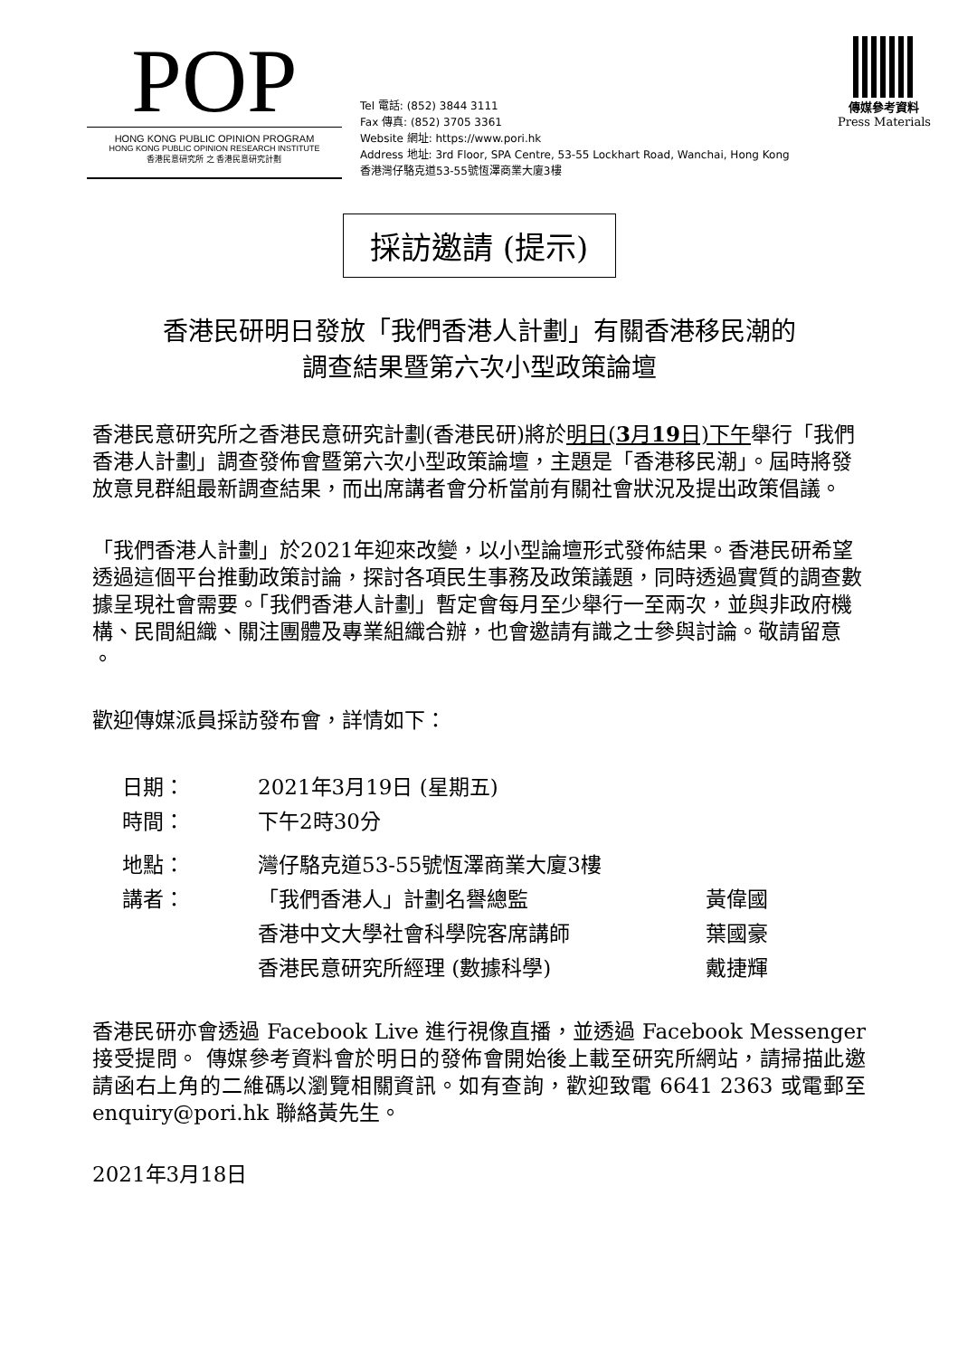POP
HONG KONG PUBLIC OPINION PROGRAM
HONG KONG PUBLIC OPINION RESEARCH INSTITUTE
香港民意研究所 之 香港民意研究計劃
Tel 電話: (852) 3844 3111
Fax 傳真: (852) 3705 3361
Website 網址: https://www.pori.hk
Address 地址: 3rd Floor, SPA Centre, 53-55 Lockhart Road, Wanchai, Hong Kong
香港灣仔駱克道53-55號恆澤商業大廈3樓
傳媒參考資料
Press Materials
採訪邀請 (提示)
香港民研明日發放「我們香港人計劃」有關香港移民潮的
調查結果暨第六次小型政策論壇
香港民意研究所之香港民意研究計劃(香港民研)將於明日(3月19日)下午舉行「我們香港人計劃」調查發佈會暨第六次小型政策論壇，主題是「香港移民潮」。屆時將發放意見群組最新調查結果，而出席講者會分析當前有關社會狀況及提出政策倡議。
「我們香港人計劃」於2021年迎來改變，以小型論壇形式發佈結果。香港民研希望透過這個平台推動政策討論，探討各項民生事務及政策議題，同時透過實質的調查數據呈現社會需要。「我們香港人計劃」暫定會每月至少舉行一至兩次，並與非政府機構、民間組織、關注團體及專業組織合辦，也會邀請有識之士參與討論。敬請留意 。
歡迎傳媒派員採訪發布會，詳情如下：
| 日期： | 2021年3月19日 (星期五) | |
| 時間： | 下午2時30分 | |
| 地點： | 灣仔駱克道53-55號恆澤商業大廈3樓 | |
| 講者： | 「我們香港人」計劃名譽總監 | 黃偉國 |
| | 香港中文大學社會科學院客席講師 | 葉國豪 |
| | 香港民意研究所經理 (數據科學) | 戴捷輝 |
香港民研亦會透過 Facebook Live 進行視像直播，並透過 Facebook Messenger 接受提問。 傳媒參考資料會於明日的發佈會開始後上載至研究所網站，請掃描此邀請函右上角的二維碼以瀏覽相關資訊。如有查詢，歡迎致電 6641 2363 或電郵至 enquiry@pori.hk 聯絡黃先生。
2021年3月18日